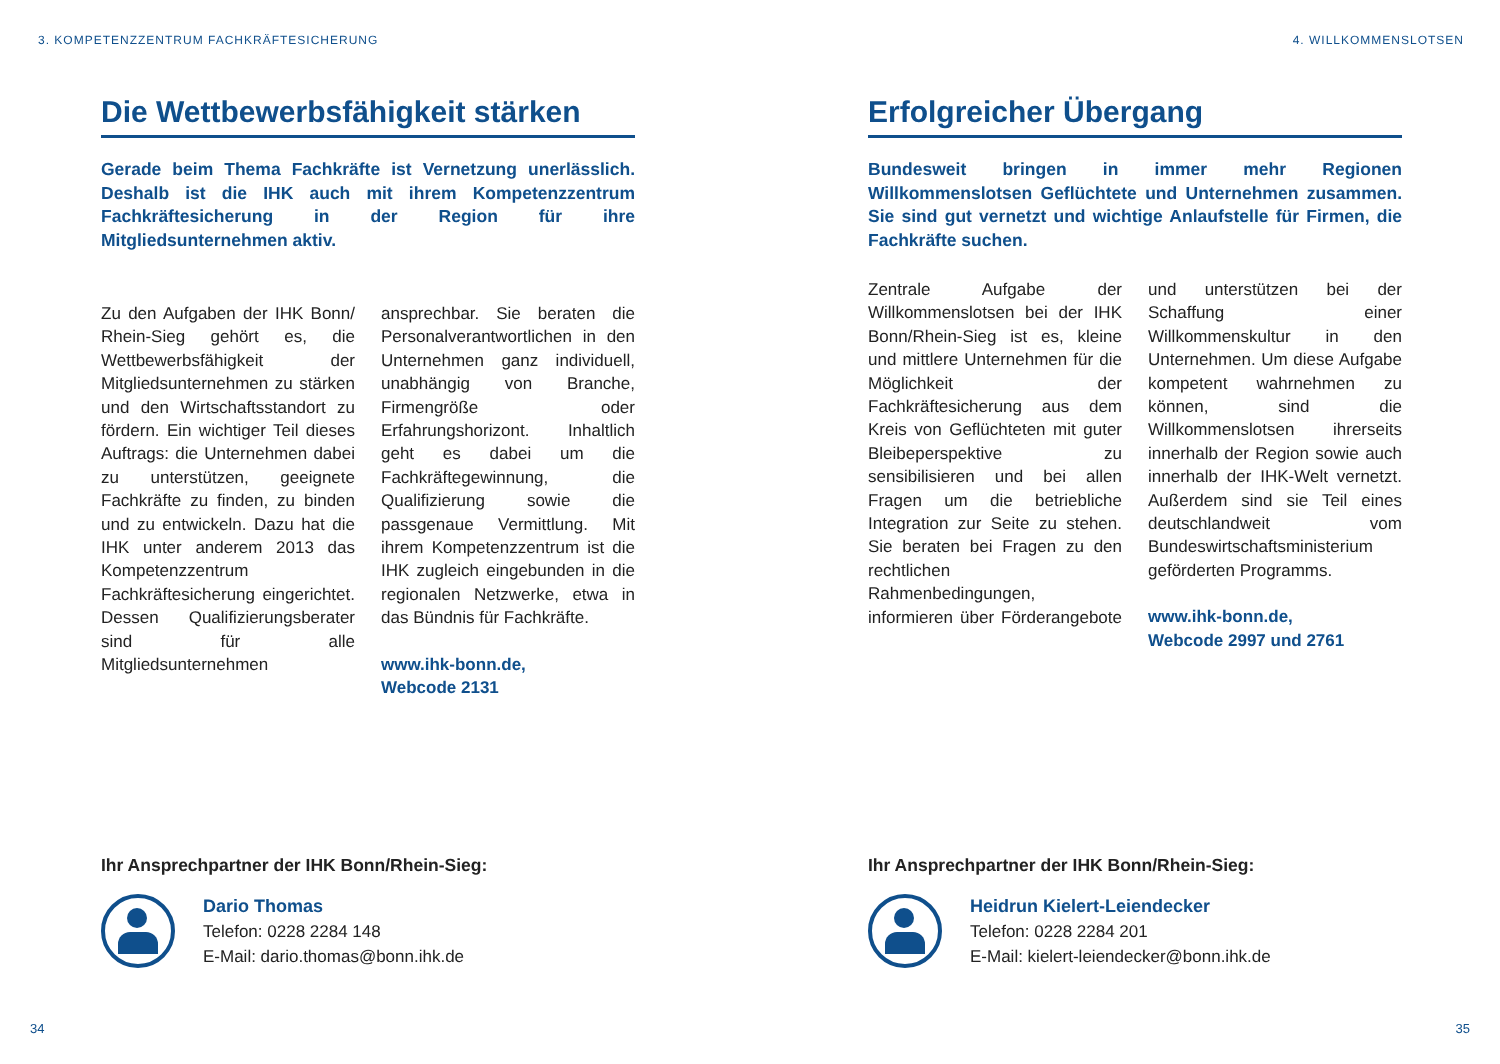3. KOMPETENZZENTRUM FACHKRÄFTESICHERUNG
Die Wettbewerbsfähigkeit stärken
Gerade beim Thema Fachkräfte ist Vernetzung unerlässlich. Deshalb ist die IHK auch mit ihrem Kompetenzzentrum Fachkräftesicherung in der Region für ihre Mitgliedsunternehmen aktiv.
Zu den Aufgaben der IHK Bonn/ Rhein-Sieg gehört es, die Wettbewerbsfähigkeit der Mitgliedsunternehmen zu stärken und den Wirtschaftsstandort zu fördern. Ein wichtiger Teil dieses Auftrags: die Unternehmen dabei zu unterstützen, geeignete Fachkräfte zu finden, zu binden und zu entwickeln. Dazu hat die IHK unter anderem 2013 das Kompetenzzentrum Fachkräftesicherung eingerichtet. Dessen Qualifizierungsberater sind für alle Mitgliedsunternehmen ansprechbar. Sie beraten die Personalverantwortlichen in den Unternehmen ganz individuell, unabhängig von Branche, Firmengröße oder Erfahrungshorizont. Inhaltlich geht es dabei um die Fachkräftegewinnung, die Qualifizierung sowie die passgenaue Vermittlung. Mit ihrem Kompetenzzentrum ist die IHK zugleich eingebunden in die regionalen Netzwerke, etwa in das Bündnis für Fachkräfte.
www.ihk-bonn.de,
Webcode 2131
Ihr Ansprechpartner der IHK Bonn/Rhein-Sieg:
Dario Thomas
Telefon: 0228 2284 148
E-Mail: dario.thomas@bonn.ihk.de
34
4. WILLKOMMENSLOTSEN
Erfolgreicher Übergang
Bundesweit bringen in immer mehr Regionen Willkommenslotsen Geflüchtete und Unternehmen zusammen. Sie sind gut vernetzt und wichtige Anlaufstelle für Firmen, die Fachkräfte suchen.
Zentrale Aufgabe der Willkommenslotsen bei der IHK Bonn/Rhein-Sieg ist es, kleine und mittlere Unternehmen für die Möglichkeit der Fachkräftesicherung aus dem Kreis von Geflüchteten mit guter Bleibeperspektive zu sensibilisieren und bei allen Fragen um die betriebliche Integration zur Seite zu stehen. Sie beraten bei Fragen zu den rechtlichen Rahmenbedingungen, informieren über Förderangebote und unterstützen bei der Schaffung einer Willkommenskultur in den Unternehmen. Um diese Aufgabe kompetent wahrnehmen zu können, sind die Willkommenslotsen ihrerseits innerhalb der Region sowie auch innerhalb der IHK-Welt vernetzt. Außerdem sind sie Teil eines deutschlandweit vom Bundeswirtschaftsministerium geförderten Programms.
www.ihk-bonn.de,
Webcode 2997 und 2761
Ihr Ansprechpartner der IHK Bonn/Rhein-Sieg:
Heidrun Kielert-Leiendecker
Telefon: 0228 2284 201
E-Mail: kielert-leiendecker@bonn.ihk.de
35